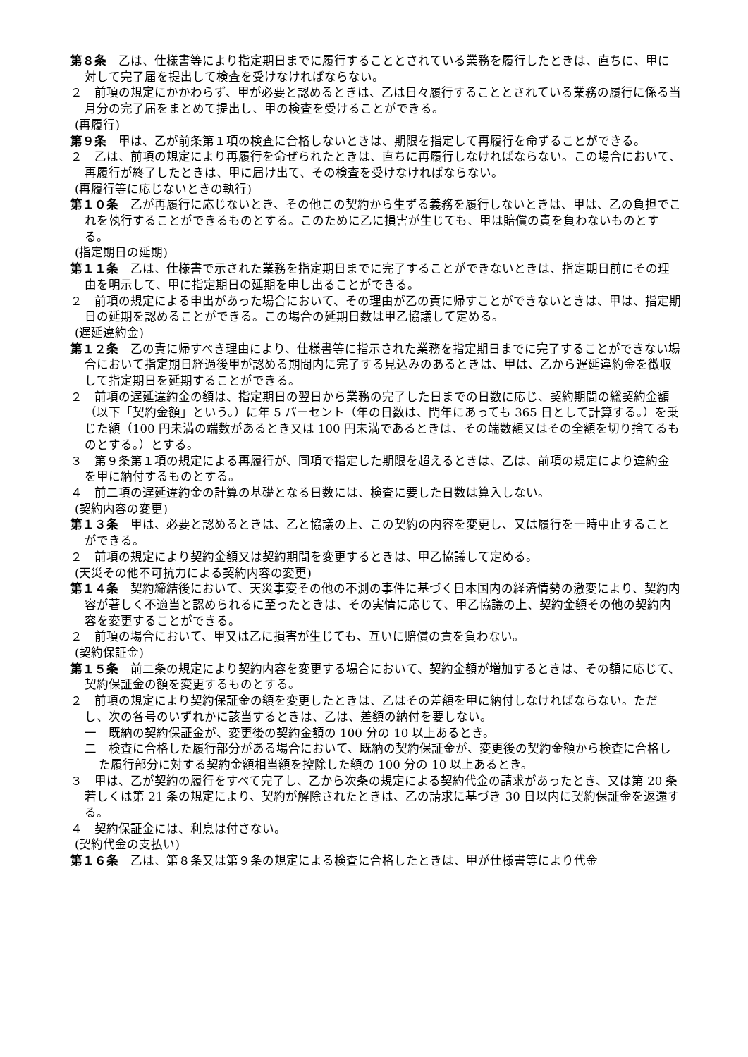第８条　乙は、仕様書等により指定期日までに履行することとされている業務を履行したときは、直ちに、甲に対して完了届を提出して検査を受けなければならない。
２　前項の規定にかかわらず、甲が必要と認めるときは、乙は日々履行することとされている業務の履行に係る当月分の完了届をまとめて提出し、甲の検査を受けることができる。
(再履行)
第９条　甲は、乙が前条第１項の検査に合格しないときは、期限を指定して再履行を命ずることができる。
２　乙は、前項の規定により再履行を命ぜられたときは、直ちに再履行しなければならない。この場合において、再履行が終了したときは、甲に届け出て、その検査を受けなければならない。
(再履行等に応じないときの執行)
第１０条　乙が再履行に応じないとき、その他この契約から生ずる義務を履行しないときは、甲は、乙の負担でこれを執行することができるものとする。このために乙に損害が生じても、甲は賠償の責を負わないものとする。
(指定期日の延期)
第１１条　乙は、仕様書で示された業務を指定期日までに完了することができないときは、指定期日前にその理由を明示して、甲に指定期日の延期を申し出ることができる。
２　前項の規定による申出があった場合において、その理由が乙の責に帰すことができないときは、甲は、指定期日の延期を認めることができる。この場合の延期日数は甲乙協議して定める。
(遅延違約金)
第１２条　乙の責に帰すべき理由により、仕様書等に指示された業務を指定期日までに完了することができない場合において指定期日経過後甲が認める期間内に完了する見込みのあるときは、甲は、乙から遅延違約金を徴収して指定期日を延期することができる。
２　前項の遅延違約金の額は、指定期日の翌日から業務の完了した日までの日数に応じ、契約期間の総契約金額（以下「契約金額」という。）に年 5 パーセント（年の日数は、閏年にあっても 365 日として計算する。）を乗じた額（100 円未満の端数があるとき又は 100 円未満であるときは、その端数額又はその全額を切り捨てるものとする。）とする。
３　第９条第１項の規定による再履行が、同項で指定した期限を超えるときは、乙は、前項の規定により違約金を甲に納付するものとする。
４　前二項の遅延違約金の計算の基礎となる日数には、検査に要した日数は算入しない。
(契約内容の変更)
第１３条　甲は、必要と認めるときは、乙と協議の上、この契約の内容を変更し、又は履行を一時中止することができる。
２　前項の規定により契約金額又は契約期間を変更するときは、甲乙協議して定める。
(天災その他不可抗力による契約内容の変更)
第１４条　契約締結後において、天災事変その他の不測の事件に基づく日本国内の経済情勢の激変により、契約内容が著しく不適当と認められるに至ったときは、その実情に応じて、甲乙協議の上、契約金額その他の契約内容を変更することができる。
２　前項の場合において、甲又は乙に損害が生じても、互いに賠償の責を負わない。
(契約保証金)
第１５条　前二条の規定により契約内容を変更する場合において、契約金額が増加するときは、その額に応じて、契約保証金の額を変更するものとする。
２　前項の規定により契約保証金の額を変更したときは、乙はその差額を甲に納付しなければならない。ただし、次の各号のいずれかに該当するときは、乙は、差額の納付を要しない。
一　既納の契約保証金が、変更後の契約金額の 100 分の 10 以上あるとき。
二　検査に合格した履行部分がある場合において、既納の契約保証金が、変更後の契約金額から検査に合格した履行部分に対する契約金額相当額を控除した額の 100 分の 10 以上あるとき。
３　甲は、乙が契約の履行をすべて完了し、乙から次条の規定による契約代金の請求があったとき、又は第 20 条若しくは第 21 条の規定により、契約が解除されたときは、乙の請求に基づき 30 日以内に契約保証金を返還する。
４　契約保証金には、利息は付さない。
(契約代金の支払い)
第１６条　乙は、第８条又は第９条の規定による検査に合格したときは、甲が仕様書等により代金